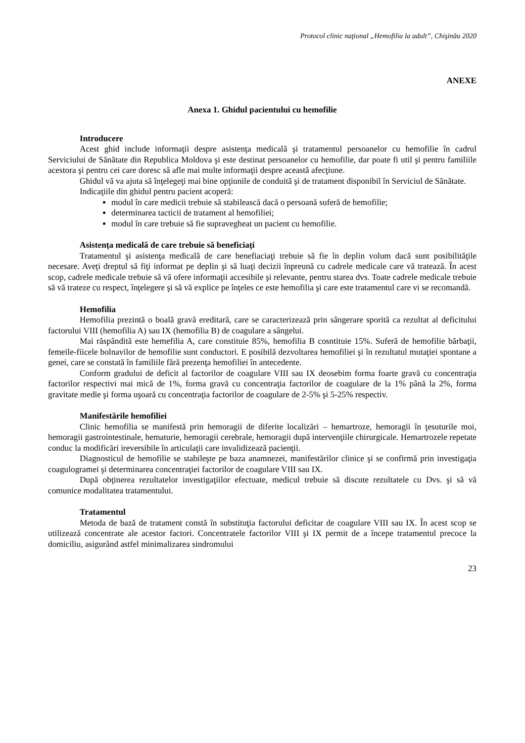Protocol clinic naţional „Hemofilia la adult”, Chişinău 2020
ANEXE
Anexa 1. Ghidul pacientului cu hemofilie
Introducere
Acest ghid include informaţii despre asistenţa medicală şi tratamentul persoanelor cu hemofilie în cadrul Serviciului de Sănătate din Republica Moldova şi este destinat persoanelor cu hemofilie, dar poate fi util şi pentru familiile acestora şi pentru cei care doresc să afle mai multe informaţii despre această afecţiune.
Ghidul vă va ajuta să înţelegeţi mai bine opţiunile de conduită şi de tratament disponibil în Serviciul de Sănătate.
Indicaţiile din ghidul pentru pacient acoperă:
modul în care medicii trebuie să stabilească dacă o persoană suferă de hemofilie;
determinarea tacticii de tratament al hemofiliei;
modul în care trebuie să fie supravegheat un pacient cu hemofilie.
Asistenţa medicală de care trebuie să beneficiaţi
Tratamentul şi asistenţa medicală de care benefiaciaţi trebuie să fie în deplin volum dacă sunt posibilităţile necesare. Aveţi dreptul să fiţi informat pe deplin şi să luaţi decizii înpreună cu cadrele medicale care vă tratează. În acest scop, cadrele medicale trebuie să vă ofere informaţii accesibile şi relevante, pentru starea dvs. Toate cadrele medicale trebuie să vă trateze cu respect, înţelegere şi să vă explice pe înţeles ce este hemofilia şi care este tratamentul care vi se recomandă.
Hemofilia
Hemofilia prezintă o boală gravă ereditară, care se caracterizează prin sângerare sporită ca rezultat al deficitului factorului VIII (hemofilia A) sau IX (hemofilia B) de coagulare a sângelui.
Mai răspândită este hemefilia A, care constituie 85%, hemofilia B cosntituie 15%. Suferă de hemofilie bărbaţii, femeile-fiicele bolnavilor de hemofilie sunt conductori. E posibilă dezvoltarea hemofiliei şi în rezultatul mutaţiei spontane a genei, care se constată în familiile fără prezenţa hemofiliei în antecedente.
Conform gradului de deficit al factorilor de coagulare VIII sau IX deosebim forma foarte gravă cu concentraţia factorilor respectivi mai mică de 1%, forma gravă cu concentraţia factorilor de coagulare de la 1% până la 2%, forma gravitate medie şi forma uşoară cu concentraţia factorilor de coagulare de 2-5% şi 5-25% respectiv.
Manifestările hemofiliei
Clinic hemofilia se manifestă prin hemoragii de diferite localizări – hemartroze, hemoragii în ţesuturile moi, hemoragii gastrointestinale, hematurie, hemoragii cerebrale, hemoragii după intervenţiile chirurgicale. Hemartrozele repetate conduc la modificări ireversibile în articulaţii care invalidizează pacienţii.
Diagnosticul de hemofilie se stabileşte pe baza anamnezei, manifestărilor clinice şi se confirmă prin investigaţia coagulogramei şi determinarea concentraţiei factorilor de coagulare VIII sau IX.
După obţinerea rezultatelor investigaţiilor efectuate, medicul trebuie să discute rezultatele cu Dvs. şi să vă comunice modalitatea tratamentului.
Tratamentul
Metoda de bază de tratament constă în substituţia factorului deficitar de coagulare VIII sau IX. În acest scop se utilizează concentrate ale acestor factori. Concentratele factorilor VIII şi IX permit de a începe tratamentul precoce la domiciliu, asigurând astfel minimalizarea sindromului
23